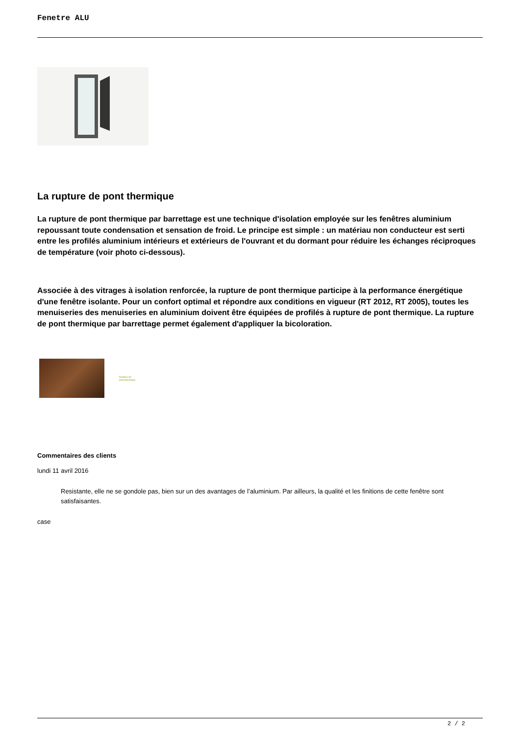Fenetre ALU
La rupture de pont thermique
La rupture de pont thermique par barrettage est une technique d'isolation employée sur les fenêtres aluminium repoussant toute condensation et sensation de froid. Le principe est simple : un matériau non conducteur est serti entre les profilés aluminium intérieurs et extérieurs de l'ouvrant et du dormant pour réduire les échanges réciproques de température (voir photo ci-dessous).
Associée à des vitrages à isolation renforcée, la rupture de pont thermique participe à la performance énergétique d'une fenêtre isolante. Pour un confort optimal et répondre aux conditions en vigueur (RT 2012, RT 2005), toutes les menuiseries des menuiseries en aluminium doivent être équipées de profilés à rupture de pont thermique. La rupture de pont thermique par barrettage permet également d'appliquer la bicoloration.
Rupture de
pont thermique
Commentaires des clients
lundi 11 avril 2016
Resistante, elle ne se gondole pas, bien sur un des avantages de l’aluminium. Par ailleurs, la qualité et les finitions de cette fenêtre sont satisfaisantes.
case
2 / 2